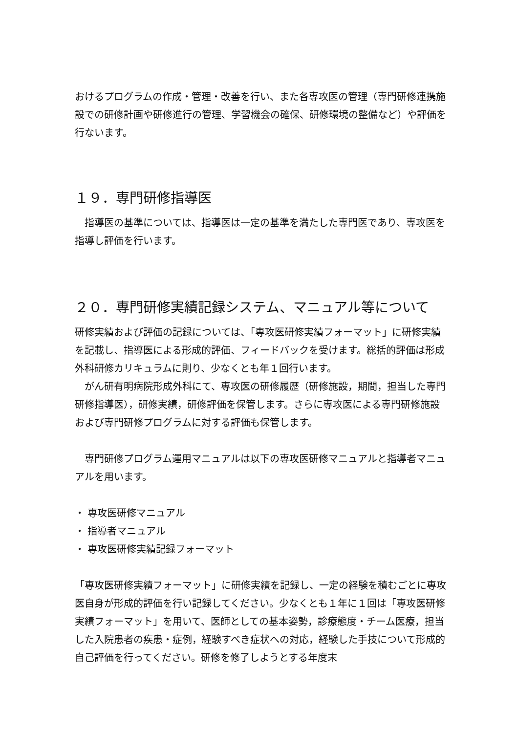おけるプログラムの作成・管理・改善を行い、また各専攻医の管理（専門研修連携施設での研修計画や研修進行の管理、学習機会の確保、研修環境の整備など）や評価を行ないます。
１９．専門研修指導医
　指導医の基準については、指導医は一定の基準を満たした専門医であり、専攻医を指導し評価を行います。
２０．専門研修実績記録システム、マニュアル等について
研修実績および評価の記録については、「専攻医研修実績フォーマット」に研修実績を記載し、指導医による形成的評価、フィードバックを受けます。総括的評価は形成外科研修カリキュラムに則り、少なくとも年１回行います。
　がん研有明病院形成外科にて、専攻医の研修履歴（研修施設，期間，担当した専門研修指導医），研修実績，研修評価を保管します。さらに専攻医による専門研修施設および専門研修プログラムに対する評価も保管します。
　専門研修プログラム運用マニュアルは以下の専攻医研修マニュアルと指導者マニュアルを用います。
・ 専攻医研修マニュアル
・ 指導者マニュアル
・ 専攻医研修実績記録フォーマット
「専攻医研修実績フォーマット」に研修実績を記録し、一定の経験を積むごとに専攻医自身が形成的評価を行い記録してください。少なくとも１年に１回は「専攻医研修実績フォーマット」を用いて、医師としての基本姿勢，診療態度・チーム医療，担当した入院患者の疾患・症例，経験すべき症状への対応，経験した手技について形成的自己評価を行ってください。研修を修了しようとする年度末